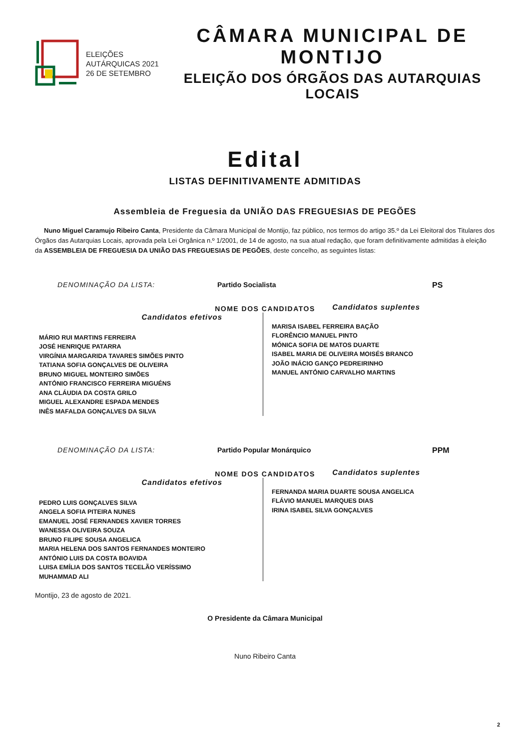ELEIÇÕES
AUTÁRQUICAS 2021
26 DE SETEMBRO
CÂMARA MUNICIPAL DE MONTIJO
ELEIÇÃO DOS ÓRGÃOS DAS AUTARQUIAS LOCAIS
Edital
LISTAS DEFINITIVAMENTE ADMITIDAS
Assembleia de Freguesia da UNIÃO DAS FREGUESIAS DE PEGÕES
Nuno Miguel Caramujo Ribeiro Canta, Presidente da Câmara Municipal de Montijo, faz público, nos termos do artigo 35.º da Lei Eleitoral dos Titulares dos Órgãos das Autarquias Locais, aprovada pela Lei Orgânica n.º 1/2001, de 14 de agosto, na sua atual redação, que foram definitivamente admitidas à eleição da ASSEMBLEIA DE FREGUESIA DA UNIÃO DAS FREGUESIAS DE PEGÕES, deste concelho, as seguintes listas:
DENOMINAÇÃO DA LISTA: Partido Socialista PS
NOME DOS CANDIDATOS
Candidatos efetivos
MÁRIO RUI MARTINS FERREIRA
JOSÉ HENRIQUE PATARRA
VIRGÍNIA MARGARIDA TAVARES SIMÕES PINTO
TATIANA SOFIA GONÇALVES DE OLIVEIRA
BRUNO MIGUEL MONTEIRO SIMÕES
ANTÓNIO FRANCISCO FERREIRA MIGUÉNS
ANA CLÁUDIA DA COSTA GRILO
MIGUEL ALEXANDRE ESPADA MENDES
INÊS MAFALDA GONÇALVES DA SILVA
Candidatos suplentes
MARISA ISABEL FERREIRA BAÇÃO
FLORÊNCIO MANUEL PINTO
MÓNICA SOFIA DE MATOS DUARTE
ISABEL MARIA DE OLIVEIRA MOISÉS BRANCO
JOÃO INÁCIO GANÇO PEDREIRINHO
MANUEL ANTÓNIO CARVALHO MARTINS
DENOMINAÇÃO DA LISTA: Partido Popular Monárquico PPM
NOME DOS CANDIDATOS
Candidatos efetivos
PEDRO LUIS GONÇALVES SILVA
ANGELA SOFIA PITEIRA NUNES
EMANUEL JOSÉ FERNANDES XAVIER TORRES
WANESSA OLIVEIRA SOUZA
BRUNO FILIPE SOUSA ANGELICA
MARIA HELENA DOS SANTOS FERNANDES MONTEIRO
ANTÓNIO LUIS DA COSTA BOAVIDA
LUISA EMÍLIA DOS SANTOS TECELÃO VERÍSSIMO
MUHAMMAD ALI
Candidatos suplentes
FERNANDA MARIA DUARTE SOUSA ANGELICA
FLÁVIO MANUEL MARQUES DIAS
IRINA ISABEL SILVA GONÇALVES
Montijo, 23 de agosto de 2021.
O Presidente da Câmara Municipal
Nuno Ribeiro Canta
2